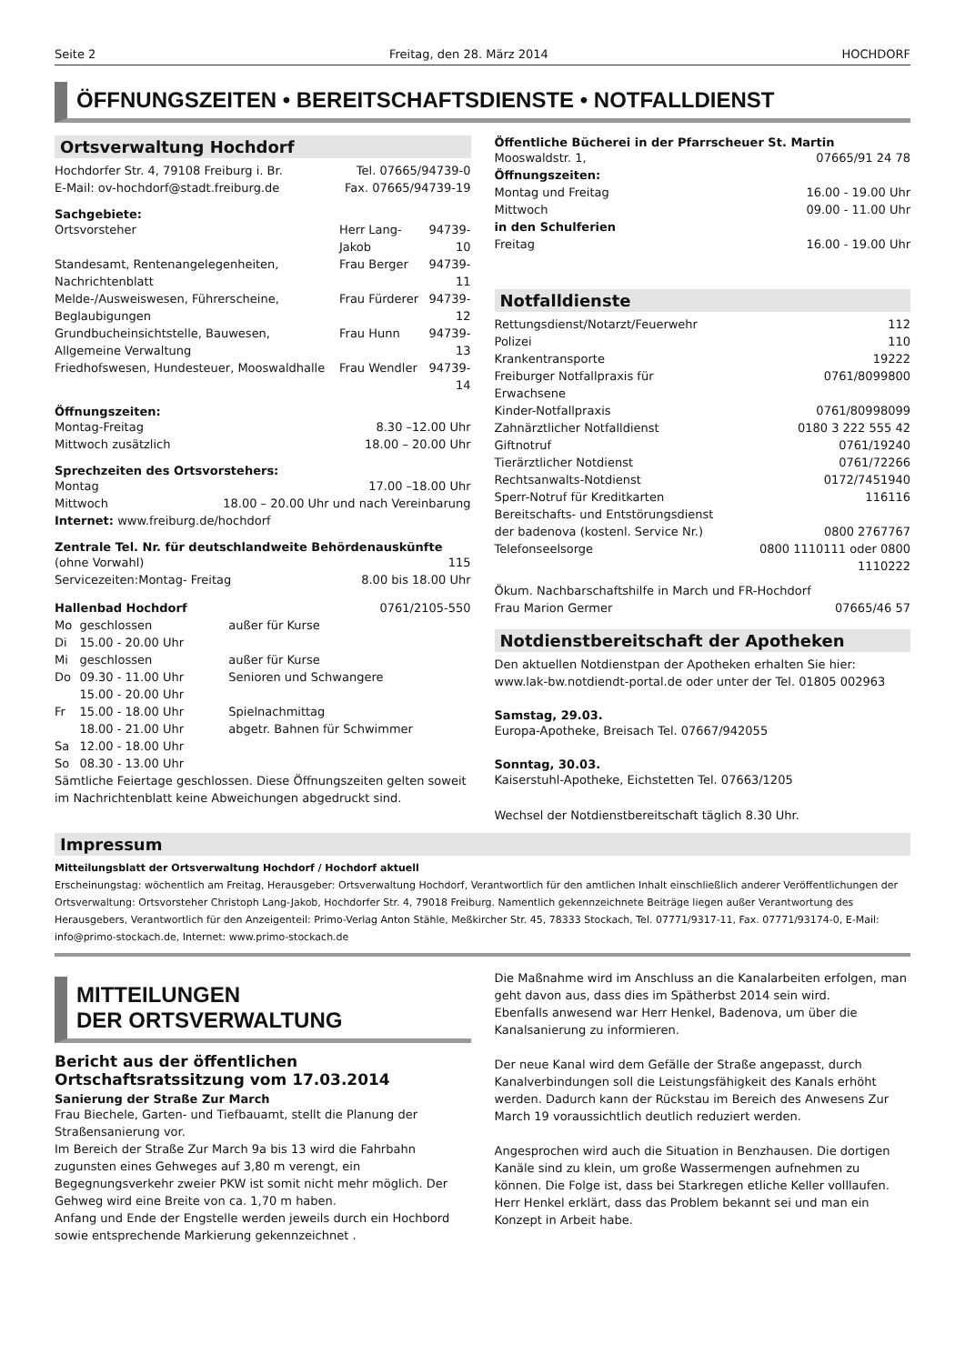Seite 2 Freitag, den 28. März 2014 HOCHDORF
ÖFFNUNGSZEITEN • BEREITSCHAFTSDIENSTE • NOTFALLDIENST
Ortsverwaltung Hochdorf
| Hochdorfer Str. 4, 79108 Freiburg i. Br. | Tel. 07665/94739-0 |
| E-Mail: ov-hochdorf@stadt.freiburg.de | Fax. 07665/94739-19 |
Sachgebiete:
| Ortsvorsteher | Herr Lang-Jakob | 94739-10 |
| Standesamt, Rentenangelegenheiten, Nachrichtenblatt | Frau Berger | 94739-11 |
| Melde-/Ausweiswesen, Führerscheine, Beglaubigungen | Frau Fürderer | 94739-12 |
| Grundbucheinsichtstelle, Bauwesen, Allgemeine Verwaltung | Frau Hunn | 94739-13 |
| Friedhofswesen, Hundesteuer, Mooswaldhalle | Frau Wendler | 94739-14 |
Öffnungszeiten:
| Montag-Freitag | 8.30 –12.00 Uhr |
| Mittwoch zusätzlich | 18.00 – 20.00 Uhr |
Sprechzeiten des Ortsvorstehers:
| Montag | 17.00 –18.00 Uhr |
| Mittwoch | 18.00 – 20.00 Uhr und nach Vereinbarung |
Internet: www.freiburg.de/hochdorf
Zentrale Tel. Nr. für deutschlandweite Behördenauskünfte
| (ohne Vorwahl) | 115 |
| Servicezeiten:Montag- Freitag | 8.00 bis 18.00 Uhr |
| Hallenbad Hochdorf | | 0761/2105-550 |
| Mo | geschlossen | außer für Kurse |
| Di | 15.00 - 20.00 Uhr | |
| Mi | geschlossen | außer für Kurse |
| Do | 09.30 - 11.00 Uhr | Senioren und Schwangere |
| | 15.00 - 20.00 Uhr | |
| Fr | 15.00 - 18.00 Uhr | Spielnachmittag |
| | 18.00 - 21.00 Uhr | abgetr. Bahnen für Schwimmer |
| Sa | 12.00 - 18.00 Uhr | |
| So | 08.30 - 13.00 Uhr | |
Sämtliche Feiertage geschlossen. Diese Öffnungszeiten gelten soweit im Nachrichtenblatt keine Abweichungen abgedruckt sind.
Öffentliche Bücherei in der Pfarrscheuer St. Martin
| Mooswaldstr. 1, | 07665/91 24 78 |
| Öffnungszeiten: | |
| Montag und Freitag | 16.00 - 19.00 Uhr |
| Mittwoch | 09.00 - 11.00 Uhr |
| in den Schulferien | |
| Freitag | 16.00 - 19.00 Uhr |
Notfalldienste
| Rettungsdienst/Notarzt/Feuerwehr | 112 |
| Polizei | 110 |
| Krankentransporte | 19222 |
| Freiburger Notfallpraxis für Erwachsene | 0761/8099800 |
| Kinder-Notfallpraxis | 0761/80998099 |
| Zahnärztlicher Notfalldienst | 0180 3 222 555 42 |
| Giftnotruf | 0761/19240 |
| Tierärztlicher Notdienst | 0761/72266 |
| Rechtsanwalts-Notdienst | 0172/7451940 |
| Sperr-Notruf für Kreditkarten | 116116 |
| Bereitschafts- und Entstörungsdienst | |
| der badenova (kostenl. Service Nr.) | 0800 2767767 |
| Telefonseelsorge | 0800 1110111 oder 0800 1110222 |
Ökum. Nachbarschaftshilfe in March und FR-Hochdorf
| Frau Marion Germer | 07665/46 57 |
Notdienstbereitschaft der Apotheken
Den aktuellen Notdienstpan der Apotheken erhalten Sie hier: www.lak-bw.notdiendt-portal.de oder unter der Tel. 01805 002963
Samstag, 29.03.
Europa-Apotheke, Breisach Tel. 07667/942055
Sonntag, 30.03.
Kaiserstuhl-Apotheke, Eichstetten Tel. 07663/1205
Wechsel der Notdienstbereitschaft täglich 8.30 Uhr.
Impressum
Mitteilungsblatt der Ortsverwaltung Hochdorf / Hochdorf aktuell
Erscheinungstag: wöchentlich am Freitag, Herausgeber: Ortsverwaltung Hochdorf, Verantwortlich für den amtlichen Inhalt einschließlich anderer Veröffentlichungen der Ortsverwaltung: Ortsvorsteher Christoph Lang-Jakob, Hochdorfer Str. 4, 79018 Freiburg. Namentlich gekennzeichnete Beiträge liegen außer Verantwortung des Herausgebers, Verantwortlich für den Anzeigenteil: Primo-Verlag Anton Stähle, Meßkircher Str. 45, 78333 Stockach, Tel. 07771/9317-11, Fax. 07771/93174-0, E-Mail: info@primo-stockach.de, Internet: www.primo-stockach.de
MITTEILUNGEN
DER ORTSVERWALTUNG
Bericht aus der öffentlichen Ortschaftsratssitzung vom 17.03.2014
Sanierung der Straße Zur March
Frau Biechele, Garten- und Tiefbauamt, stellt die Planung der Straßensanierung vor.
Im Bereich der Straße Zur March 9a bis 13 wird die Fahrbahn zugunsten eines Gehweges auf 3,80 m verengt, ein Begegnungsverkehr zweier PKW ist somit nicht mehr möglich. Der Gehweg wird eine Breite von ca. 1,70 m haben.
Anfang und Ende der Engstelle werden jeweils durch ein Hochbord sowie entsprechende Markierung gekennzeichnet .
Die Maßnahme wird im Anschluss an die Kanalarbeiten erfolgen, man geht davon aus, dass dies im Spätherbst 2014 sein wird.
Ebenfalls anwesend war Herr Henkel, Badenova, um über die Kanalsanierung zu informieren.
Der neue Kanal wird dem Gefälle der Straße angepasst, durch Kanalverbindungen soll die Leistungsfähigkeit des Kanals erhöht werden. Dadurch kann der Rückstau im Bereich des Anwesens Zur March 19 voraussichtlich deutlich reduziert werden.
Angesprochen wird auch die Situation in Benzhausen. Die dortigen Kanäle sind zu klein, um große Wassermengen aufnehmen zu können. Die Folge ist, dass bei Starkregen etliche Keller volllaufen.
Herr Henkel erklärt, dass das Problem bekannt sei und man ein Konzept in Arbeit habe.